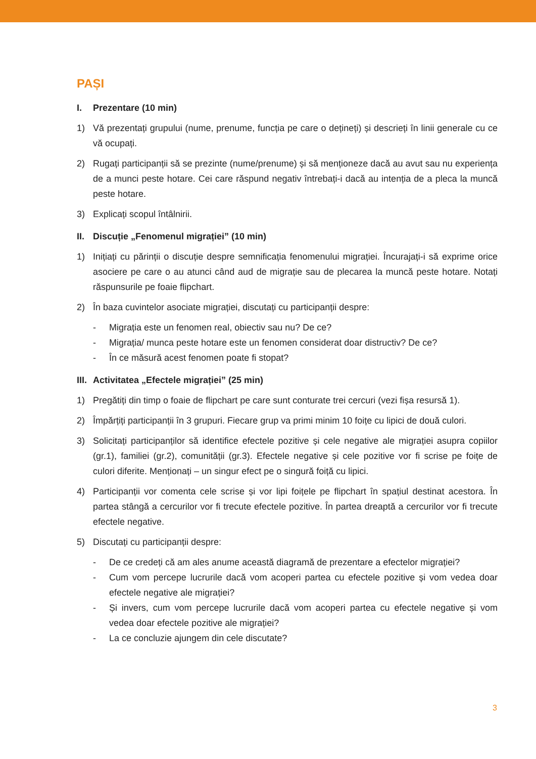PAȘI
I. Prezentare (10 min)
1) Vă prezentați grupului (nume, prenume, funcția pe care o dețineți) și descrieți în linii generale cu ce vă ocupați.
2) Rugați participanții să se prezinte (nume/prenume) și să menționeze dacă au avut sau nu experiența de a munci peste hotare. Cei care răspund negativ întrebați-i dacă au intenția de a pleca la muncă peste hotare.
3) Explicați scopul întâlnirii.
II. Discuție „Fenomenul migrației” (10 min)
1) Inițiați cu părinții o discuție despre semnificația fenomenului migrației. Încurajați-i să exprime orice asociere pe care o au atunci când aud de migrație sau de plecarea la muncă peste hotare. Notați răspunsurile pe foaie flipchart.
2) În baza cuvintelor asociate migrației, discutați cu participanții despre:
- Migrația este un fenomen real, obiectiv sau nu? De ce?
- Migrația/ munca peste hotare este un fenomen considerat doar distructiv? De ce?
- În ce măsură acest fenomen poate fi stopat?
III. Activitatea „Efectele migrației” (25 min)
1) Pregătiți din timp o foaie de flipchart pe care sunt conturate trei cercuri (vezi fișa resursă 1).
2) Împărțiți participanții în 3 grupuri. Fiecare grup va primi minim 10 foițe cu lipici de două culori.
3) Solicitați participanților să identifice efectele pozitive și cele negative ale migrației asupra copiilor (gr.1), familiei (gr.2), comunității (gr.3). Efectele negative și cele pozitive vor fi scrise pe foițe de culori diferite. Menționați – un singur efect pe o singură foiță cu lipici.
4) Participanții vor comenta cele scrise și vor lipi foițele pe flipchart în spațiul destinat acestora. În partea stângă a cercurilor vor fi trecute efectele pozitive. În partea dreaptă a cercurilor vor fi trecute efectele negative.
5) Discutați cu participanții despre:
- De ce credeți că am ales anume această diagramă de prezentare a efectelor migrației?
- Cum vom percepe lucrurile dacă vom acoperi partea cu efectele pozitive și vom vedea doar efectele negative ale migrației?
- Și invers, cum vom percepe lucrurile dacă vom acoperi partea cu efectele negative și vom vedea doar efectele pozitive ale migrației?
- La ce concluzie ajungem din cele discutate?
3